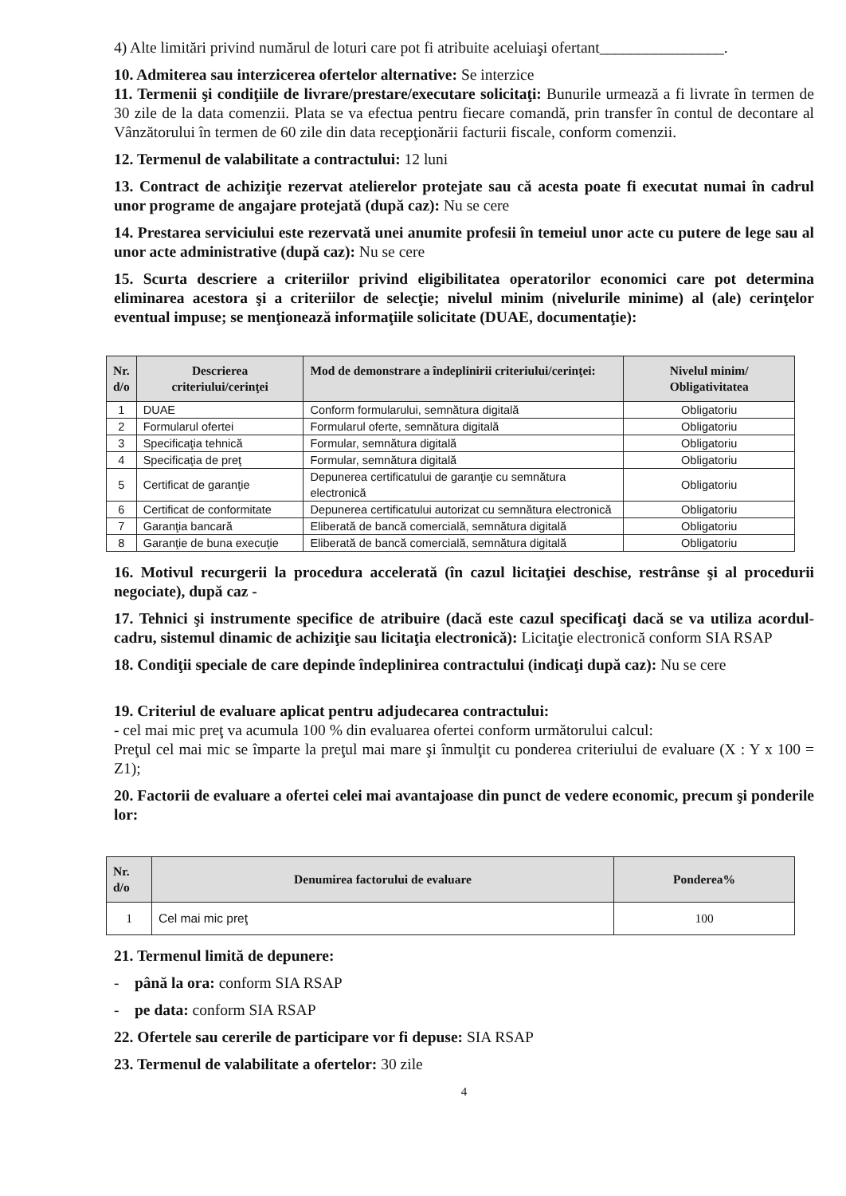4) Alte limitări privind numărul de loturi care pot fi atribuite aceluiaşi ofertant________________.
10. Admiterea sau interzicerea ofertelor alternative: Se interzice
11. Termenii şi condiţiile de livrare/prestare/executare solicitaţi: Bunurile urmează a fi livrate în termen de 30 zile de la data comenzii. Plata se va efectua pentru fiecare comandă, prin transfer în contul de decontare al Vânzătorului în termen de 60 zile din data recepţionării facturii fiscale, conform comenzii.
12. Termenul de valabilitate a contractului: 12 luni
13. Contract de achiziţie rezervat atelierelor protejate sau că acesta poate fi executat numai în cadrul unor programe de angajare protejată (după caz): Nu se cere
14. Prestarea serviciului este rezervată unei anumite profesii în temeiul unor acte cu putere de lege sau al unor acte administrative (după caz): Nu se cere
15. Scurta descriere a criteriilor privind eligibilitatea operatorilor economici care pot determina eliminarea acestora şi a criteriilor de selecţie; nivelul minim (nivelurile minime) al (ale) cerinţelor eventual impuse; se menţionează informaţiile solicitate (DUAE, documentaţie):
| Nr. d/o | Descrierea criteriului/cerinţei | Mod de demonstrare a îndeplinirii criteriului/cerinţei: | Nivelul minim/ Obligativitatea |
| --- | --- | --- | --- |
| 1 | DUAE | Conform formularului, semnătura digitală | Obligatoriu |
| 2 | Formularul ofertei | Formularul oferte, semnătura digitală | Obligatoriu |
| 3 | Specificaţia tehnică | Formular, semnătura digitală | Obligatoriu |
| 4 | Specificaţia de preţ | Formular, semnătura digitală | Obligatoriu |
| 5 | Certificat de garanţie | Depunerea certificatului de garanţie cu semnătura electronică | Obligatoriu |
| 6 | Certificat de conformitate | Depunerea certificatului autorizat cu semnătura electronică | Obligatoriu |
| 7 | Garanţia bancară | Eliberată de bancă comercială, semnătura digitală | Obligatoriu |
| 8 | Garanţie de buna execuţie | Eliberată de bancă comercială, semnătura digitală | Obligatoriu |
16. Motivul recurgerii la procedura accelerată (în cazul licitaţiei deschise, restrânse şi al procedurii negociate), după caz -
17. Tehnici şi instrumente specifice de atribuire (dacă este cazul specificaţi dacă se va utiliza acordul-cadru, sistemul dinamic de achiziţie sau licitaţia electronică): Licitaţie electronică conform SIA RSAP
18. Condiţii speciale de care depinde îndeplinirea contractului (indicaţi după caz): Nu se cere
19. Criteriul de evaluare aplicat pentru adjudecarea contractului:
- cel mai mic preţ va acumula 100 % din evaluarea ofertei conform următorului calcul:
Preţul cel mai mic se împarte la preţul mai mare şi înmulţit cu ponderea criteriului de evaluare (X : Y x 100 = Z1);
20. Factorii de evaluare a ofertei celei mai avantajoase din punct de vedere economic, precum şi ponderile lor:
| Nr. d/o | Denumirea factorului de evaluare | Ponderea% |
| --- | --- | --- |
| 1 | Cel mai mic preţ | 100 |
21. Termenul limită de depunere:
- până la ora: conform SIA RSAP
- pe data: conform SIA RSAP
22. Ofertele sau cererile de participare vor fi depuse: SIA RSAP
23. Termenul de valabilitate a ofertelor: 30 zile
4